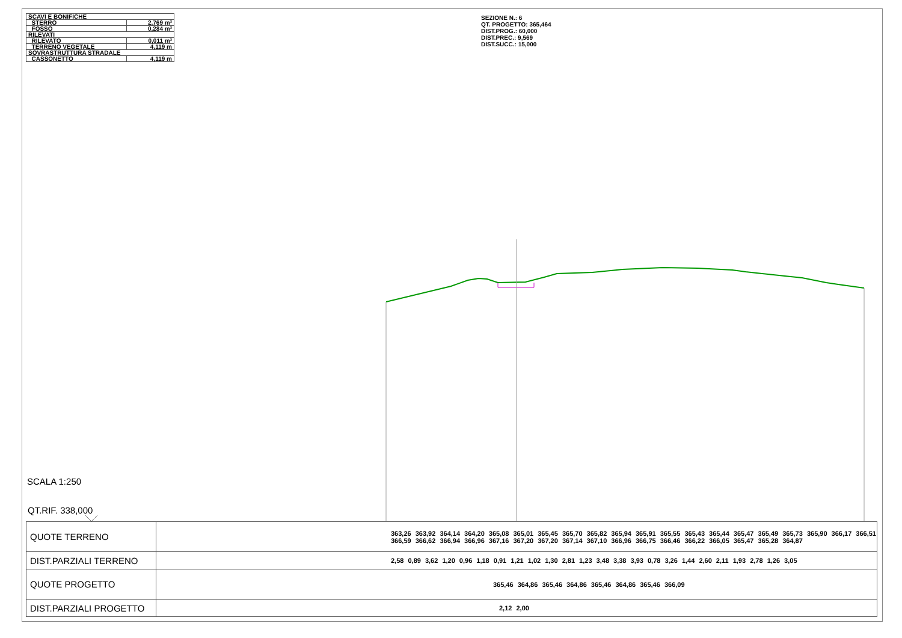| SCAVI E BONIFICHE | |
| STERRO | 2,769 m² |
| FOSSO | 0,284 m² |
| RILEVATI | |
| RILEVATO | 0,011 m² |
| TERRENO VEGETALE | 4,119 m |
| SOVRASTRUTTURA STRADALE | |
| CASSONETTO | 4,119 m |
SEZIONE N.: 6
QT. PROGETTO: 365,464
DIST.PROG.: 60,000
DIST.PREC.: 9,569
DIST.SUCC.: 15,000
SCALA 1:250
QT.RIF. 338,000
| QUOTE TERRENO | 363,26 363,92 364,14 364,20 365,08 365,01 365,45 365,70 365,82 365,94 365,91 365,55 365,43 365,44 365,47 365,49 365,73 365,90 366,17 366,51 366,59 366,62 366,94 366,96 367,16 367,20 367,20 367,14 367,10 366,96 366,75 366,46 366,22 366,05 365,47 365,28 364,87 |
| DIST.PARZIALI TERRENO | 2,58 0,89 3,62 1,20 0,96 1,18 0,91 1,21 1,02 1,30 2,81 1,23 3,48 3,38 3,93 0,78 3,26 1,44 2,60 2,11 1,93 2,78 1,26 3,05 |
| QUOTE PROGETTO | 365,46 364,86 365,46 364,86 365,46 364,86 365,46 366,09 |
| DIST.PARZIALI PROGETTO | 2,12 2,00 |